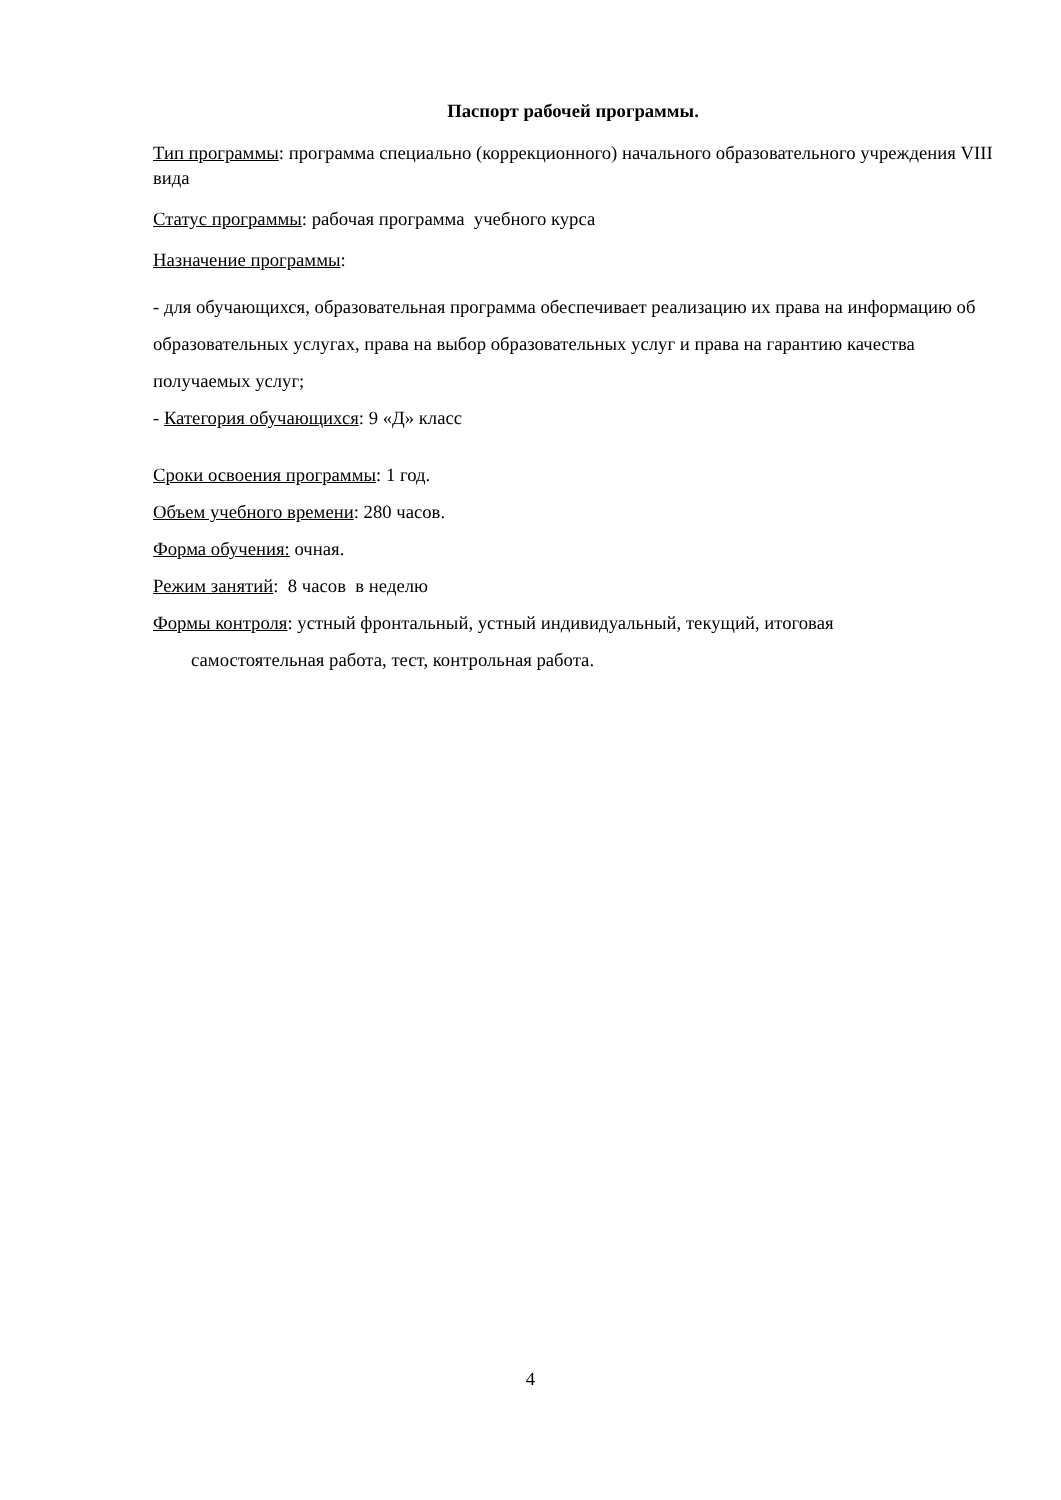Паспорт рабочей программы.
Тип программы: программа специально (коррекционного) начального образовательного учреждения VIII вида
Статус программы: рабочая программа учебного курса
Назначение программы:
- для обучающихся, образовательная программа обеспечивает реализацию их права на информацию об образовательных услугах, права на выбор образовательных услуг и права на гарантию качества получаемых услуг;
- Категория обучающихся: 9 «Д» класс
Сроки освоения программы: 1 год.
Объем учебного времени: 280 часов.
Форма обучения: очная.
Режим занятий: 8 часов в неделю
Формы контроля: устный фронтальный, устный индивидуальный, текущий, итоговая
самостоятельная работа, тест, контрольная работа.
4